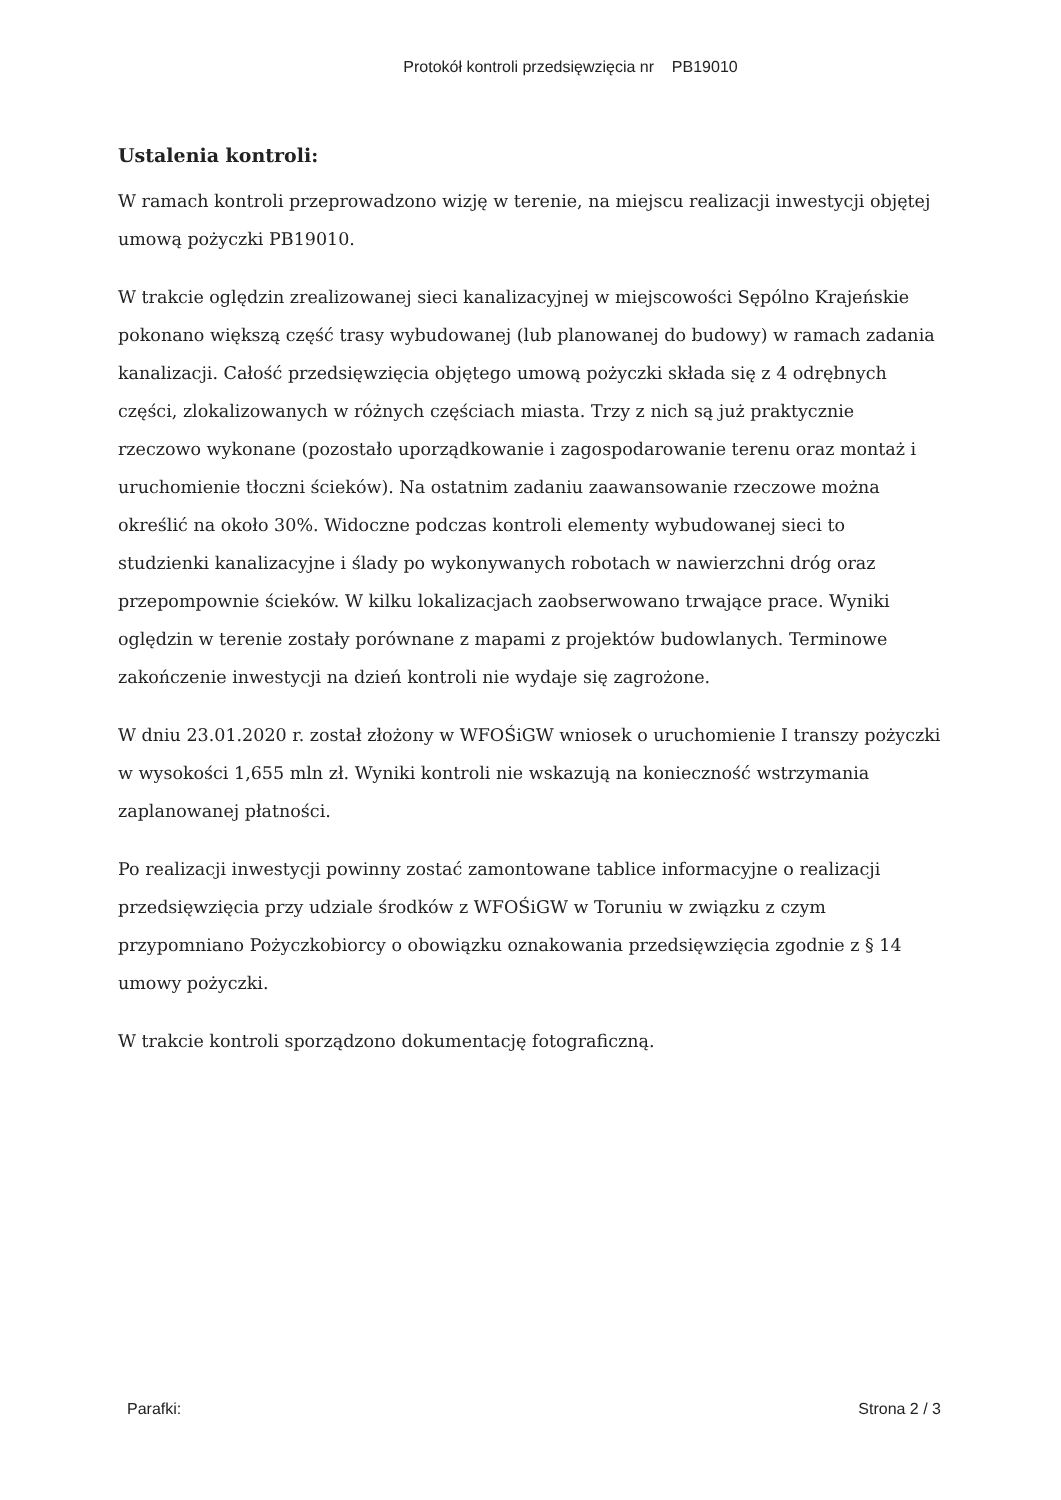Protokół kontroli przedsięwzięcia nr PB19010
Ustalenia kontroli:
W ramach kontroli przeprowadzono wizję w terenie, na miejscu realizacji inwestycji objętej umową pożyczki PB19010.
W trakcie oględzin zrealizowanej sieci kanalizacyjnej w miejscowości Sępólno Krajeńskie pokonano większą część trasy wybudowanej (lub planowanej do budowy) w ramach zadania kanalizacji. Całość przedsięwzięcia objętego umową pożyczki składa się z 4 odrębnych części, zlokalizowanych w różnych częściach miasta. Trzy z nich są już praktycznie rzeczowo wykonane (pozostało uporządkowanie i zagospodarowanie terenu oraz montaż i uruchomienie tłoczni ścieków). Na ostatnim zadaniu zaawansowanie rzeczowe można określić na około 30%. Widoczne podczas kontroli elementy wybudowanej sieci to studzienki kanalizacyjne i ślady po wykonywanych robotach w nawierzchni dróg oraz przepompownie ścieków. W kilku lokalizacjach zaobserwowano trwające prace. Wyniki oględzin w terenie zostały porównane z mapami z projektów budowlanych. Terminowe zakończenie inwestycji na dzień kontroli nie wydaje się zagrożone.
W dniu 23.01.2020 r. został złożony w WFOŚiGW wniosek o uruchomienie I transzy pożyczki w wysokości 1,655 mln zł. Wyniki kontroli nie wskazują na konieczność wstrzymania zaplanowanej płatności.
Po realizacji inwestycji powinny zostać zamontowane tablice informacyjne o realizacji przedsięwzięcia przy udziale środków z WFOŚiGW w Toruniu w związku z czym przypomniano Pożyczkobiorcy o obowiązku oznakowania przedsięwzięcia zgodnie z § 14 umowy pożyczki.
W trakcie kontroli sporządzono dokumentację fotograficzną.
Parafki: Strona 2 / 3